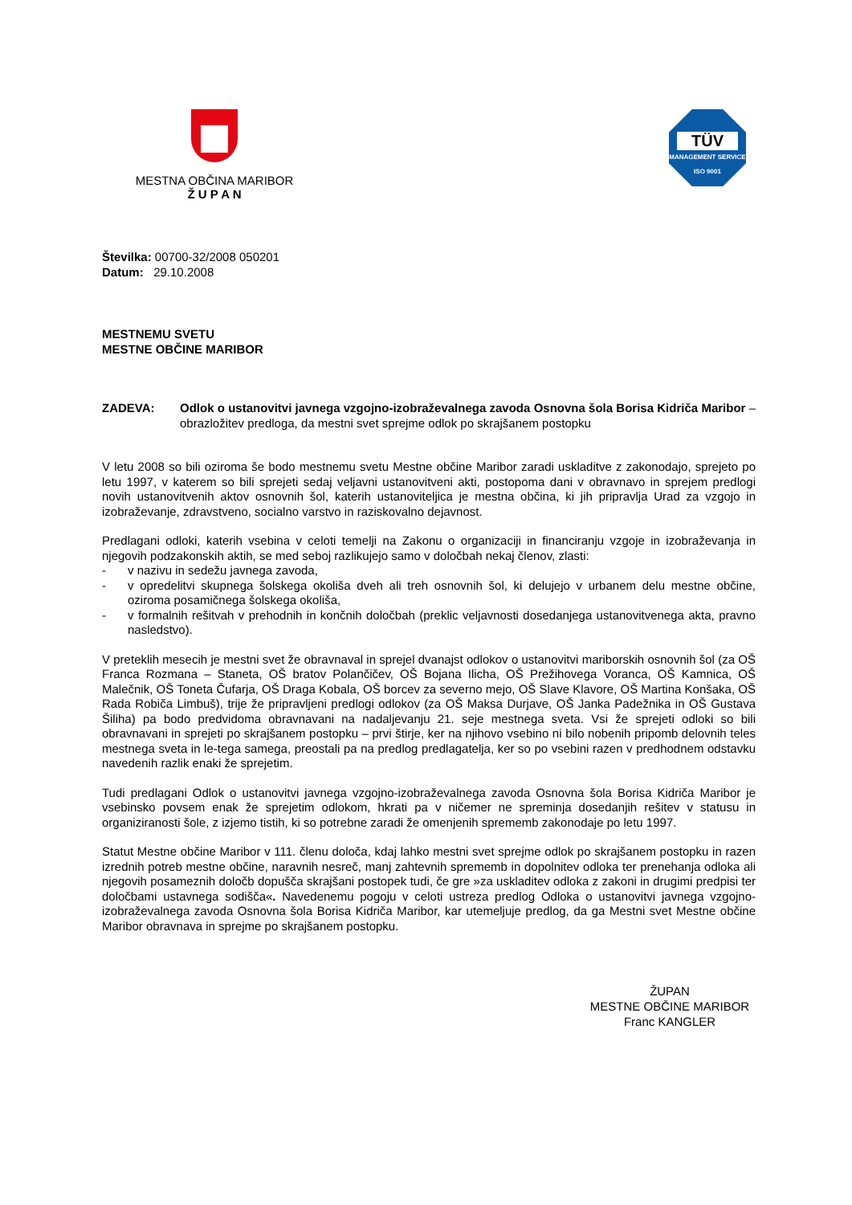MESTNA OBČINA MARIBOR
Ž U P A N
TÜV
MANAGEMENT SERVICE
ISO 9001
Številka: 00700-32/2008 050201
Datum: 29.10.2008
MESTNEMU SVETU
MESTNE OBČINE MARIBOR
ZADEVA: Odlok o ustanovitvi javnega vzgojno-izobraževalnega zavoda Osnovna šola Borisa Kidriča Maribor – obrazložitev predloga, da mestni svet sprejme odlok po skrajšanem postopku
V letu 2008 so bili oziroma še bodo mestnemu svetu Mestne občine Maribor zaradi uskladitve z zakonodajo, sprejeto po letu 1997, v katerem so bili sprejeti sedaj veljavni ustanovitveni akti, postopoma dani v obravnavo in sprejem predlogi novih ustanovitvenih aktov osnovnih šol, katerih ustanoviteljica je mestna občina, ki jih pripravlja Urad za vzgojo in izobraževanje, zdravstveno, socialno varstvo in raziskovalno dejavnost.
Predlagani odloki, katerih vsebina v celoti temelji na Zakonu o organizaciji in financiranju vzgoje in izobraževanja in njegovih podzakonskih aktih, se med seboj razlikujejo samo v določbah nekaj členov, zlasti:
- v nazivu in sedežu javnega zavoda,
- v opredelitvi skupnega šolskega okoliša dveh ali treh osnovnih šol, ki delujejo v urbanem delu mestne občine, oziroma posamičnega šolskega okoliša,
- v formalnih rešitvah v prehodnih in končnih določbah (preklic veljavnosti dosedanjega ustanovitvenega akta, pravno nasledstvo).
V preteklih mesecih je mestni svet že obravnaval in sprejel dvanajst odlokov o ustanovitvi mariborskih osnovnih šol (za OŠ Franca Rozmana – Staneta, OŠ bratov Polančičev, OŠ Bojana Ilicha, OŠ Prežihovega Voranca, OŠ Kamnica, OŠ Malečnik, OŠ Toneta Čufarja, OŠ Draga Kobala, OŠ borcev za severno mejo, OŠ Slave Klavore, OŠ Martina Konšaka, OŠ Rada Robiča Limbuš), trije že pripravljeni predlogi odlokov (za OŠ Maksa Durjave, OŠ Janka Padežnika in OŠ Gustava Šiliha) pa bodo predvidoma obravnavani na nadaljevanju 21. seje mestnega sveta. Vsi že sprejeti odloki so bili obravnavani in sprejeti po skrajšanem postopku – prvi štirje, ker na njihovo vsebino ni bilo nobenih pripomb delovnih teles mestnega sveta in le-tega samega, preostali pa na predlog predlagatelja, ker so po vsebini razen v predhodnem odstavku navedenih razlik enaki že sprejetim.
Tudi predlagani Odlok o ustanovitvi javnega vzgojno-izobraževalnega zavoda Osnovna šola Borisa Kidriča Maribor je vsebinsko povsem enak že sprejetim odlokom, hkrati pa v ničemer ne spreminja dosedanjih rešitev v statusu in organiziranosti šole, z izjemo tistih, ki so potrebne zaradi že omenjenih sprememb zakonodaje po letu 1997.
Statut Mestne občine Maribor v 111. členu določa, kdaj lahko mestni svet sprejme odlok po skrajšanem postopku in razen izrednih potreb mestne občine, naravnih nesreč, manj zahtevnih sprememb in dopolnitev odloka ter prenehanja odloka ali njegovih posameznih določb dopušča skrajšani postopek tudi, če gre »za uskladitev odloka z zakoni in drugimi predpisi ter določbami ustavnega sodišča«. Navedenemu pogoju v celoti ustreza predlog Odloka o ustanovitvi javnega vzgojno-izobraževalnega zavoda Osnovna šola Borisa Kidriča Maribor, kar utemeljuje predlog, da ga Mestni svet Mestne občine Maribor obravnava in sprejme po skrajšanem postopku.
ŽUPAN
MESTNE OBČINE MARIBOR
Franc KANGLER